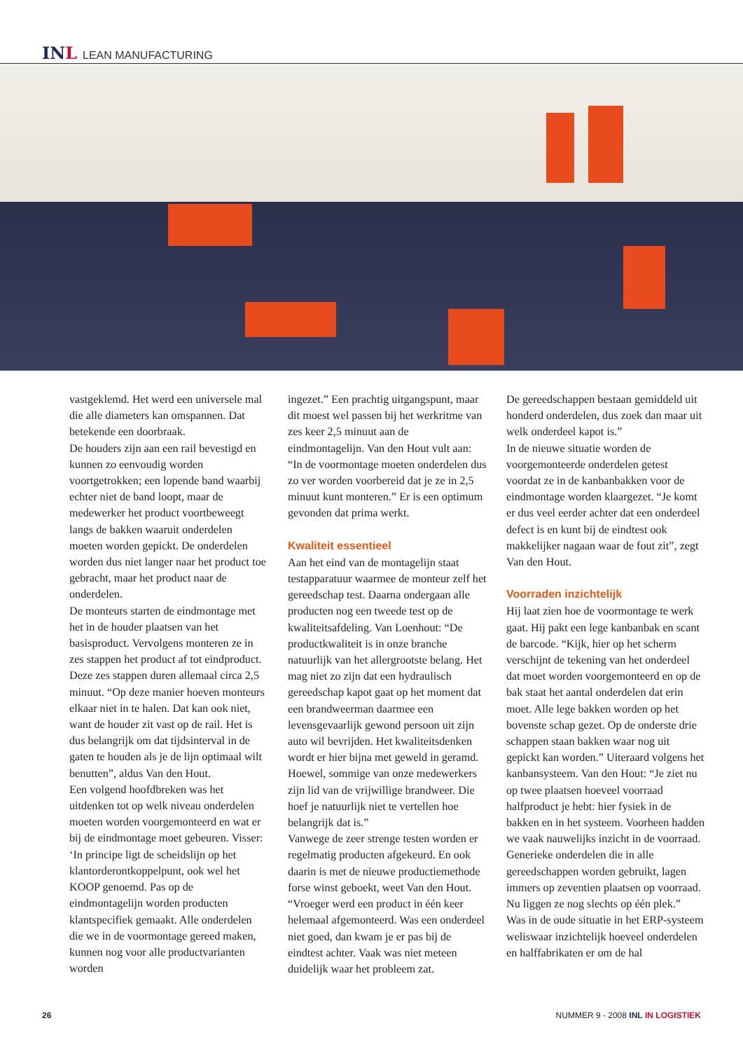INL LEAN MANUFACTURING
vastgeklemd. Het werd een universele mal die alle diameters kan omspannen. Dat betekende een doorbraak.
De houders zijn aan een rail bevestigd en kunnen zo eenvoudig worden voortgetrokken; een lopende band waarbij echter niet de band loopt, maar de medewerker het product voortbeweegt langs de bakken waaruit onderdelen moeten worden gepickt. De onderdelen worden dus niet langer naar het product toe gebracht, maar het product naar de onderdelen.
De monteurs starten de eindmontage met het in de houder plaatsen van het basisproduct. Vervolgens monteren ze in zes stappen het product af tot eindproduct. Deze zes stappen duren allemaal circa 2,5 minuut. “Op deze manier hoeven monteurs elkaar niet in te halen. Dat kan ook niet, want de houder zit vast op de rail. Het is dus belangrijk om dat tijdsinterval in de gaten te houden als je de lijn optimaal wilt benutten”, aldus Van den Hout.
Een volgend hoofdbreken was het uitdenken tot op welk niveau onderdelen moeten worden voorgemonteerd en wat er bij de eindmontage moet gebeuren. Visser: ‘In principe ligt de scheidslijn op het klantorderontkoppelpunt, ook wel het KOOP genoemd. Pas op de eindmontagelijn worden producten klantspecifiek gemaakt. Alle onderdelen die we in de voormontage gereed maken, kunnen nog voor alle productvarianten worden
ingezet.” Een prachtig uitgangspunt, maar dit moest wel passen bij het werkritme van zes keer 2,5 minuut aan de eindmontagelijn. Van den Hout vult aan: “In de voormontage moeten onderdelen dus zo ver worden voorbereid dat je ze in 2,5 minuut kunt monteren.” Er is een optimum gevonden dat prima werkt.
Kwaliteit essentieel
Aan het eind van de montagelijn staat testapparatuur waarmee de monteur zelf het gereedschap test. Daarna ondergaan alle producten nog een tweede test op de kwaliteitsafdeling. Van Loenhout: “De productkwaliteit is in onze branche natuurlijk van het allergrootste belang. Het mag niet zo zijn dat een hydraulisch gereedschap kapot gaat op het moment dat een brandweerman daarmee een levensgevaarlijk gewond persoon uit zijn auto wil bevrijden. Het kwaliteitsdenken wordt er hier bijna met geweld in geramd. Hoewel, sommige van onze medewerkers zijn lid van de vrijwillige brandweer. Die hoef je natuurlijk niet te vertellen hoe belangrijk dat is.”
Vanwege de zeer strenge testen worden er regelmatig producten afgekeurd. En ook daarin is met de nieuwe productiemethode forse winst geboekt, weet Van den Hout. “Vroeger werd een product in één keer helemaal afgemonteerd. Was een onderdeel niet goed, dan kwam je er pas bij de eindtest achter. Vaak was niet meteen duidelijk waar het probleem zat.
De gereedschappen bestaan gemiddeld uit honderd onderdelen, dus zoek dan maar uit welk onderdeel kapot is.”
In de nieuwe situatie worden de voorgemonteerde onderdelen getest voordat ze in de kanbanbakken voor de eindmontage worden klaargezet. “Je komt er dus veel eerder achter dat een onderdeel defect is en kunt bij de eindtest ook makkelijker nagaan waar de fout zit”, zegt Van den Hout.
Voorraden inzichtelijk
Hij laat zien hoe de voormontage te werk gaat. Hij pakt een lege kanbanbak en scant de barcode. “Kijk, hier op het scherm verschijnt de tekening van het onderdeel dat moet worden voorgemonteerd en op de bak staat het aantal onderdelen dat erin moet. Alle lege bakken worden op het bovenste schap gezet. Op de onderste drie schappen staan bakken waar nog uit gepickt kan worden.” Uiteraard volgens het kanbansysteem. Van den Hout: “Je ziet nu op twee plaatsen hoeveel voorraad halfproduct je hebt: hier fysiek in de bakken en in het systeem. Voorheen hadden we vaak nauwelijks inzicht in de voorraad. Generieke onderdelen die in alle gereedschappen worden gebruikt, lagen immers op zeventien plaatsen op voorraad. Nu liggen ze nog slechts op één plek.”
Was in de oude situatie in het ERP-systeem weliswaar inzichtelijk hoeveel onderdelen en halffabrikaten er om de hal
26 NUMMER 9 - 2008 INL IN LOGISTIEK